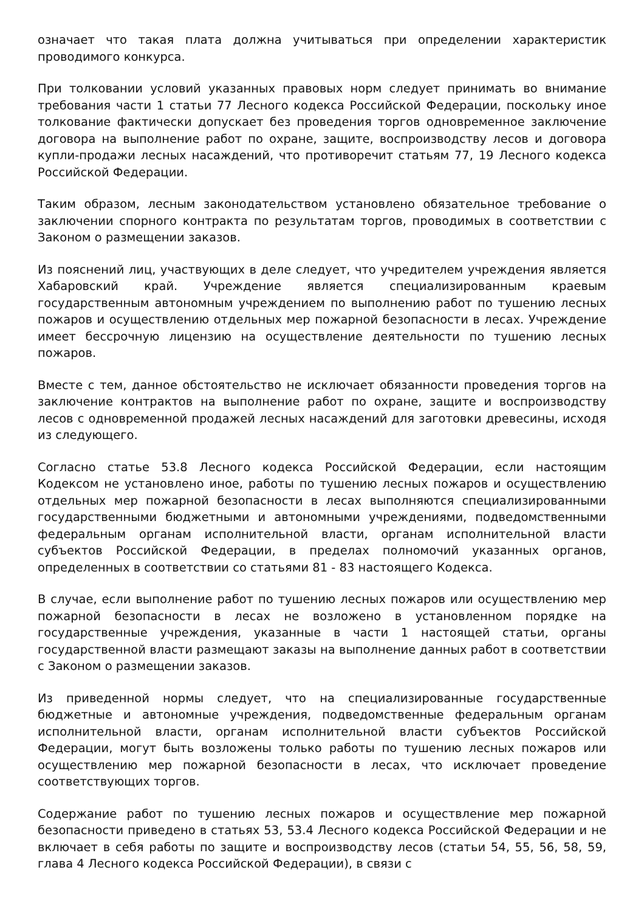означает что такая плата должна учитываться при определении характеристик проводимого конкурса.
При толковании условий указанных правовых норм следует принимать во внимание требования части 1 статьи 77 Лесного кодекса Российской Федерации, поскольку иное толкование фактически допускает без проведения торгов одновременное заключение договора на выполнение работ по охране, защите, воспроизводству лесов и договора купли-продажи лесных насаждений, что противоречит статьям 77, 19 Лесного кодекса Российской Федерации.
Таким образом, лесным законодательством установлено обязательное требование о заключении спорного контракта по результатам торгов, проводимых в соответствии с Законом о размещении заказов.
Из пояснений лиц, участвующих в деле следует, что учредителем учреждения является Хабаровский край. Учреждение является специализированным краевым государственным автономным учреждением по выполнению работ по тушению лесных пожаров и осуществлению отдельных мер пожарной безопасности в лесах. Учреждение имеет бессрочную лицензию на осуществление деятельности по тушению лесных пожаров.
Вместе с тем, данное обстоятельство не исключает обязанности проведения торгов на заключение контрактов на выполнение работ по охране, защите и воспроизводству лесов с одновременной продажей лесных насаждений для заготовки древесины, исходя из следующего.
Согласно статье 53.8 Лесного кодекса Российской Федерации, если настоящим Кодексом не установлено иное, работы по тушению лесных пожаров и осуществлению отдельных мер пожарной безопасности в лесах выполняются специализированными государственными бюджетными и автономными учреждениями, подведомственными федеральным органам исполнительной власти, органам исполнительной власти субъектов Российской Федерации, в пределах полномочий указанных органов, определенных в соответствии со статьями 81 - 83 настоящего Кодекса.
В случае, если выполнение работ по тушению лесных пожаров или осуществлению мер пожарной безопасности в лесах не возложено в установленном порядке на государственные учреждения, указанные в части 1 настоящей статьи, органы государственной власти размещают заказы на выполнение данных работ в соответствии с Законом о размещении заказов.
Из приведенной нормы следует, что на специализированные государственные бюджетные и автономные учреждения, подведомственные федеральным органам исполнительной власти, органам исполнительной власти субъектов Российской Федерации, могут быть возложены только работы по тушению лесных пожаров или осуществлению мер пожарной безопасности в лесах, что исключает проведение соответствующих торгов.
Содержание работ по тушению лесных пожаров и осуществление мер пожарной безопасности приведено в статьях 53, 53.4 Лесного кодекса Российской Федерации и не включает в себя работы по защите и воспроизводству лесов (статьи 54, 55, 56, 58, 59, глава 4 Лесного кодекса Российской Федерации), в связи с